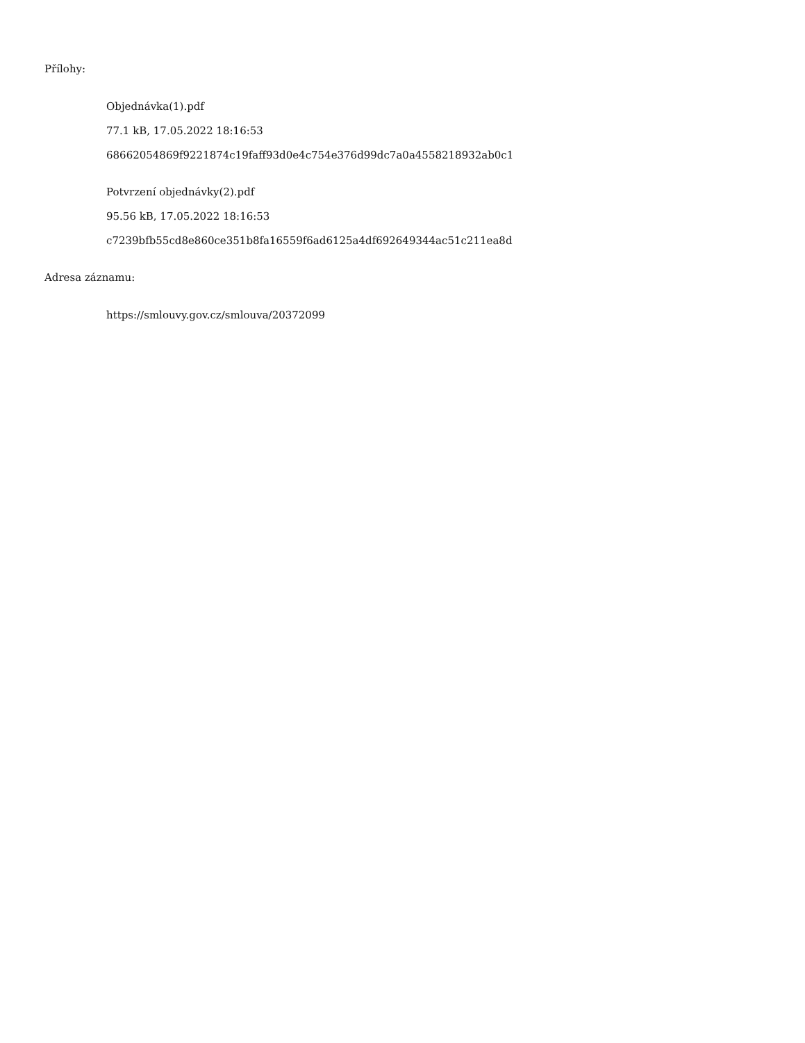Přílohy:
Objednávka(1).pdf
77.1 kB, 17.05.2022 18:16:53
68662054869f9221874c19faff93d0e4c754e376d99dc7a0a4558218932ab0c1
Potvrzení objednávky(2).pdf
95.56 kB, 17.05.2022 18:16:53
c7239bfb55cd8e860ce351b8fa16559f6ad6125a4df692649344ac51c211ea8d
Adresa záznamu:
https://smlouvy.gov.cz/smlouva/20372099